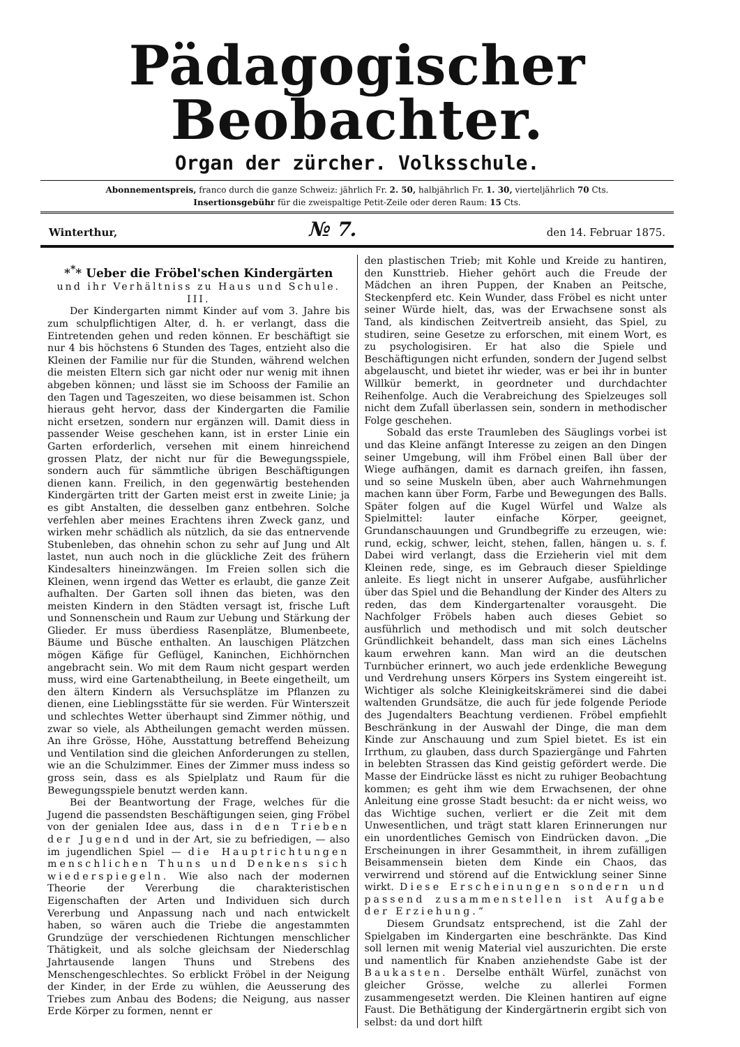Pädagogischer Beobachter.
Organ der zürcher. Volksschule.
Abonnementspreis, franco durch die ganze Schweiz: jährlich Fr. 2. 50, halbjährlich Fr. 1. 30, vierteljährlich 70 Cts.
Insertionsgebühr für die zweispaltige Petit-Zeile oder deren Raum: 15 Cts.
Winterthur, № 7. den 14. Februar 1875.
*<sup>*</sup>* Ueber die Fröbel'schen Kindergärten
und ihr Verhältniss zu Haus und Schule.
III.
Der Kindergarten nimmt Kinder auf vom 3. Jahre bis zum schulpflichtigen Alter, d. h. er verlangt, dass die Eintretenden gehen und reden können. Er beschäftigt sie nur 4 bis höchstens 6 Stunden des Tages, entzieht also die Kleinen der Familie nur für die Stunden, während welchen die meisten Eltern sich gar nicht oder nur wenig mit ihnen abgeben können; und lässt sie im Schooss der Familie an den Tagen und Tageszeiten, wo diese beisammen ist. Schon hieraus geht hervor, dass der Kindergarten die Familie nicht ersetzen, sondern nur ergänzen will. Damit diess in passender Weise geschehen kann, ist in erster Linie ein Garten erforderlich, versehen mit einem hinreichend grossen Platz, der nicht nur für die Bewegungsspiele, sondern auch für sämmtliche übrigen Beschäftigungen dienen kann. Freilich, in den gegenwärtig bestehenden Kindergärten tritt der Garten meist erst in zweite Linie; ja es gibt Anstalten, die desselben ganz entbehren. Solche verfehlen aber meines Erachtens ihren Zweck ganz, und wirken mehr schädlich als nützlich, da sie das entnervende Stubenleben, das ohnehin schon zu sehr auf Jung und Alt lastet, nun auch noch in die glückliche Zeit des frühern Kindesalters hineinzwängen. Im Freien sollen sich die Kleinen, wenn irgend das Wetter es erlaubt, die ganze Zeit aufhalten. Der Garten soll ihnen das bieten, was den meisten Kindern in den Städten versagt ist, frische Luft und Sonnenschein und Raum zur Uebung und Stärkung der Glieder. Er muss überdiess Rasenplätze, Blumenbeete, Bäume und Büsche enthalten. An lauschigen Plätzchen mögen Käfige für Geflügel, Kaninchen, Eichhörnchen angebracht sein. Wo mit dem Raum nicht gespart werden muss, wird eine Gartenabtheilung, in Beete eingetheilt, um den ältern Kindern als Versuchsplätze im Pflanzen zu dienen, eine Lieblingsstätte für sie werden. Für Winterszeit und schlechtes Wetter überhaupt sind Zimmer nöthig, und zwar so viele, als Abtheilungen gemacht werden müssen. An ihre Grösse, Höhe, Ausstattung betreffend Beheizung und Ventilation sind die gleichen Anforderungen zu stellen, wie an die Schulzimmer. Eines der Zimmer muss indess so gross sein, dass es als Spielplatz und Raum für die Bewegungsspiele benutzt werden kann.
Bei der Beantwortung der Frage, welches für die Jugend die passendsten Beschäftigungen seien, ging Fröbel von der genialen Idee aus, dass in den Trieben der Jugend und in der Art, sie zu befriedigen, — also im jugendlichen Spiel — die Hauptrichtungen menschlichen Thuns und Denkens sich wiederspiegeln. Wie also nach der modernen Theorie der Vererbung die charakteristischen Eigenschaften der Arten und Individuen sich durch Vererbung und Anpassung nach und nach entwickelt haben, so wären auch die Triebe die angestammten Grundzüge der verschiedenen Richtungen menschlicher Thätigkeit, und als solche gleichsam der Niederschlag Jahrtausende langen Thuns und Strebens des Menschengeschlechtes. So erblickt Fröbel in der Neigung der Kinder, in der Erde zu wühlen, die Aeusserung des Triebes zum Anbau des Bodens; die Neigung, aus nasser Erde Körper zu formen, nennt er
den plastischen Trieb; mit Kohle und Kreide zu hantiren, den Kunsttrieb. Hieher gehört auch die Freude der Mädchen an ihren Puppen, der Knaben an Peitsche, Steckenpferd etc. Kein Wunder, dass Fröbel es nicht unter seiner Würde hielt, das, was der Erwachsene sonst als Tand, als kindischen Zeitvertreib ansieht, das Spiel, zu studiren, seine Gesetze zu erforschen, mit einem Wort, es zu psychologisiren. Er hat also die Spiele und Beschäftigungen nicht erfunden, sondern der Jugend selbst abgelauscht, und bietet ihr wieder, was er bei ihr in bunter Willkür bemerkt, in geordneter und durchdachter Reihenfolge. Auch die Verabreichung des Spielzeuges soll nicht dem Zufall überlassen sein, sondern in methodischer Folge geschehen.
Sobald das erste Traumleben des Säuglings vorbei ist und das Kleine anfängt Interesse zu zeigen an den Dingen seiner Umgebung, will ihm Fröbel einen Ball über der Wiege aufhängen, damit es darnach greifen, ihn fassen, und so seine Muskeln üben, aber auch Wahrnehmungen machen kann über Form, Farbe und Bewegungen des Balls. Später folgen auf die Kugel Würfel und Walze als Spielmittel: lauter einfache Körper, geeignet, Grundanschauungen und Grundbegriffe zu erzeugen, wie: rund, eckig, schwer, leicht, stehen, fallen, hängen u. s. f. Dabei wird verlangt, dass die Erzieherin viel mit dem Kleinen rede, singe, es im Gebrauch dieser Spieldinge anleite. Es liegt nicht in unserer Aufgabe, ausführlicher über das Spiel und die Behandlung der Kinder des Alters zu reden, das dem Kindergartenalter vorausgeht. Die Nachfolger Fröbels haben auch dieses Gebiet so ausführlich und methodisch und mit solch deutscher Gründlichkeit behandelt, dass man sich eines Lächelns kaum erwehren kann. Man wird an die deutschen Turnbücher erinnert, wo auch jede erdenkliche Bewegung und Verdrehung unsers Körpers ins System eingereiht ist. Wichtiger als solche Kleinigkeitskrämerei sind die dabei waltenden Grundsätze, die auch für jede folgende Periode des Jugendalters Beachtung verdienen. Fröbel empfiehlt Beschränkung in der Auswahl der Dinge, die man dem Kinde zur Anschauung und zum Spiel bietet. Es ist ein Irrthum, zu glauben, dass durch Spaziergänge und Fahrten in belebten Strassen das Kind geistig gefördert werde. Die Masse der Eindrücke lässt es nicht zu ruhiger Beobachtung kommen; es geht ihm wie dem Erwachsenen, der ohne Anleitung eine grosse Stadt besucht: da er nicht weiss, wo das Wichtige suchen, verliert er die Zeit mit dem Unwesentlichen, und trägt statt klaren Erinnerungen nur ein unordentliches Gemisch von Eindrücken davon. „Die Erscheinungen in ihrer Gesammtheit, in ihrem zufälligen Beisammensein bieten dem Kinde ein Chaos, das verwirrend und störend auf die Entwicklung seiner Sinne wirkt. Diese Erscheinungen sondern und passend zusammenstellen ist Aufgabe der Erziehung.“
Diesem Grundsatz entsprechend, ist die Zahl der Spielgaben im Kindergarten eine beschränkte. Das Kind soll lernen mit wenig Material viel auszurichten. Die erste und namentlich für Knaben anziehendste Gabe ist der Baukasten. Derselbe enthält Würfel, zunächst von gleicher Grösse, welche zu allerlei Formen zusammengesetzt werden. Die Kleinen hantiren auf eigne Faust. Die Bethätigung der Kindergärtnerin ergibt sich von selbst: da und dort hilft